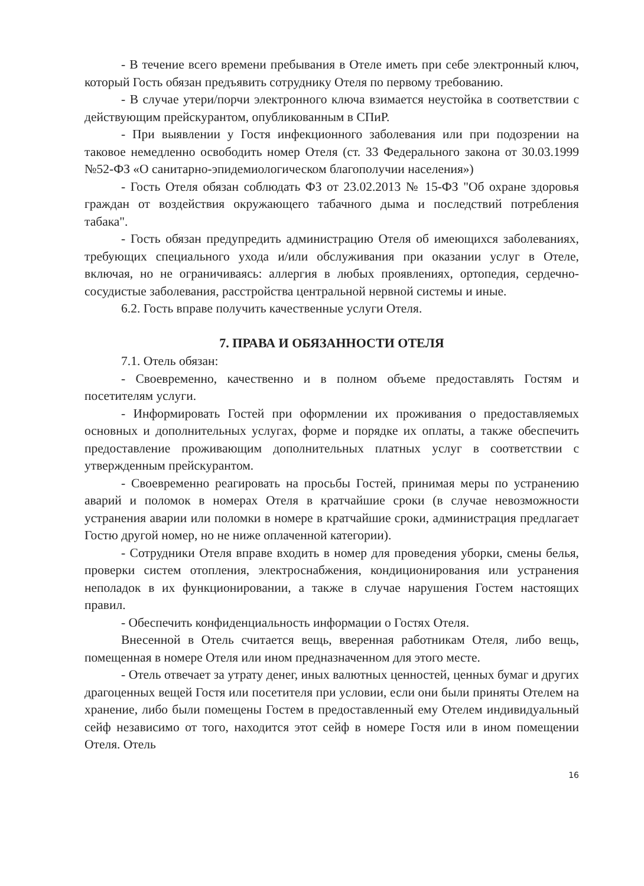- В течение всего времени пребывания в Отеле иметь при себе электронный ключ, который Гость обязан предъявить сотруднику Отеля по первому требованию.
- В случае утери/порчи электронного ключа взимается неустойка в соответствии с действующим прейскурантом, опубликованным в СПиР.
- При выявлении у Гостя инфекционного заболевания или при подозрении на таковое немедленно освободить номер Отеля (ст. 33 Федерального закона от 30.03.1999 №52-ФЗ «О санитарно-эпидемиологическом благополучии населения»)
- Гость Отеля обязан соблюдать ФЗ от 23.02.2013 № 15-ФЗ "Об охране здоровья граждан от воздействия окружающего табачного дыма и последствий потребления табака".
- Гость обязан предупредить администрацию Отеля об имеющихся заболеваниях, требующих специального ухода и/или обслуживания при оказании услуг в Отеле, включая, но не ограничиваясь: аллергия в любых проявлениях, ортопедия, сердечно-сосудистые заболевания, расстройства центральной нервной системы и иные.
6.2. Гость вправе получить качественные услуги Отеля.
7. ПРАВА И ОБЯЗАННОСТИ ОТЕЛЯ
7.1. Отель обязан:
- Своевременно, качественно и в полном объеме предоставлять Гостям и посетителям услуги.
- Информировать Гостей при оформлении их проживания о предоставляемых основных и дополнительных услугах, форме и порядке их оплаты, а также обеспечить предоставление проживающим дополнительных платных услуг в соответствии с утвержденным прейскурантом.
- Своевременно реагировать на просьбы Гостей, принимая меры по устранению аварий и поломок в номерах Отеля в кратчайшие сроки (в случае невозможности устранения аварии или поломки в номере в кратчайшие сроки, администрация предлагает Гостю другой номер, но не ниже оплаченной категории).
- Сотрудники Отеля вправе входить в номер для проведения уборки, смены белья, проверки систем отопления, электроснабжения, кондиционирования или устранения неполадок в их функционировании, а также в случае нарушения Гостем настоящих правил.
- Обеспечить конфиденциальность информации о Гостях Отеля.
Внесенной в Отель считается вещь, вверенная работникам Отеля, либо вещь, помещенная в номере Отеля или ином предназначенном для этого месте.
- Отель отвечает за утрату денег, иных валютных ценностей, ценных бумаг и других драгоценных вещей Гостя или посетителя при условии, если они были приняты Отелем на хранение, либо были помещены Гостем в предоставленный ему Отелем индивидуальный сейф независимо от того, находится этот сейф в номере Гостя или в ином помещении Отеля. Отель
16